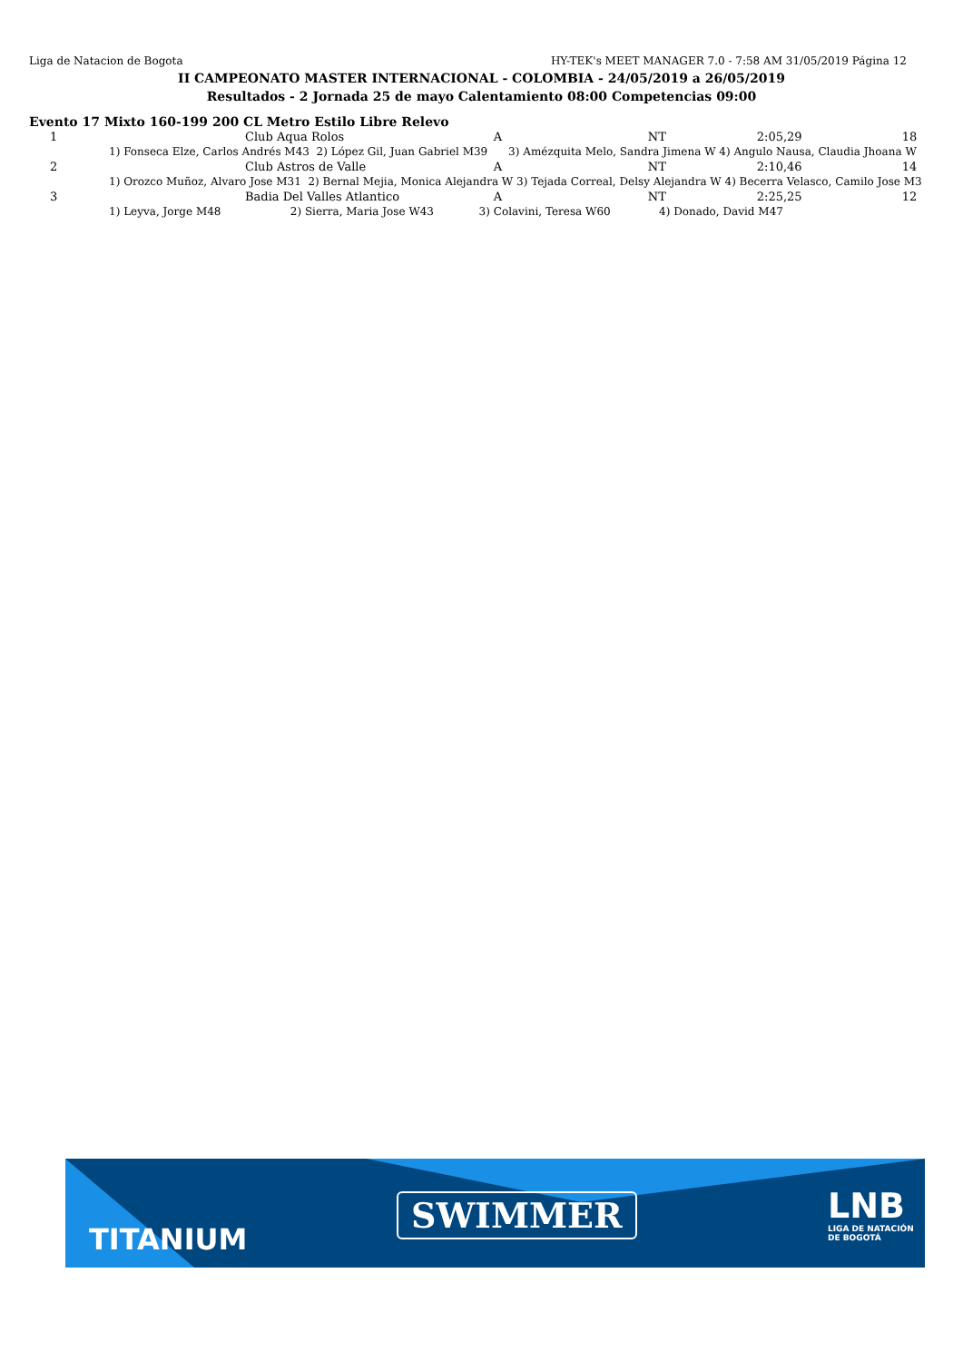Liga de Natacion de Bogota HY-TEK's MEET MANAGER 7.0 - 7:58 AM 31/05/2019 Página 12
II CAMPEONATO MASTER INTERNACIONAL - COLOMBIA - 24/05/2019 a 26/05/2019
Resultados - 2 Jornada 25 de mayo Calentamiento 08:00 Competencias 09:00
Evento 17 Mixto 160-199 200 CL Metro Estilo Libre Relevo
| 1 | Club Aqua Rolos | A | NT | 2:05,29 | 18 |
| | 1) Fonseca Elze, Carlos Andrés M43 2) López Gil, Juan Gabriel M39 3) Amézquita Melo, Sandra Jimena W 4) Angulo Nausa, Claudia Jhoana W | | | | |
| 2 | Club Astros de Valle | A | NT | 2:10,46 | 14 |
| | 1) Orozco Muñoz, Alvaro Jose M31 2) Bernal Mejia, Monica Alejandra W 3) Tejada Correal, Delsy Alejandra W 4) Becerra Velasco, Camilo Jose M3 | | | | |
| 3 | Badia Del Valles Atlantico | A | NT | 2:25,25 | 12 |
| | 1) Leyva, Jorge M48 2) Sierra, Maria Jose W43 3) Colavini, Teresa W60 4) Donado, David M47 | | | | |
TITANIUM
SWIMMER LNB
LIGA DE NATACIÓN
DE BOGOTÁ